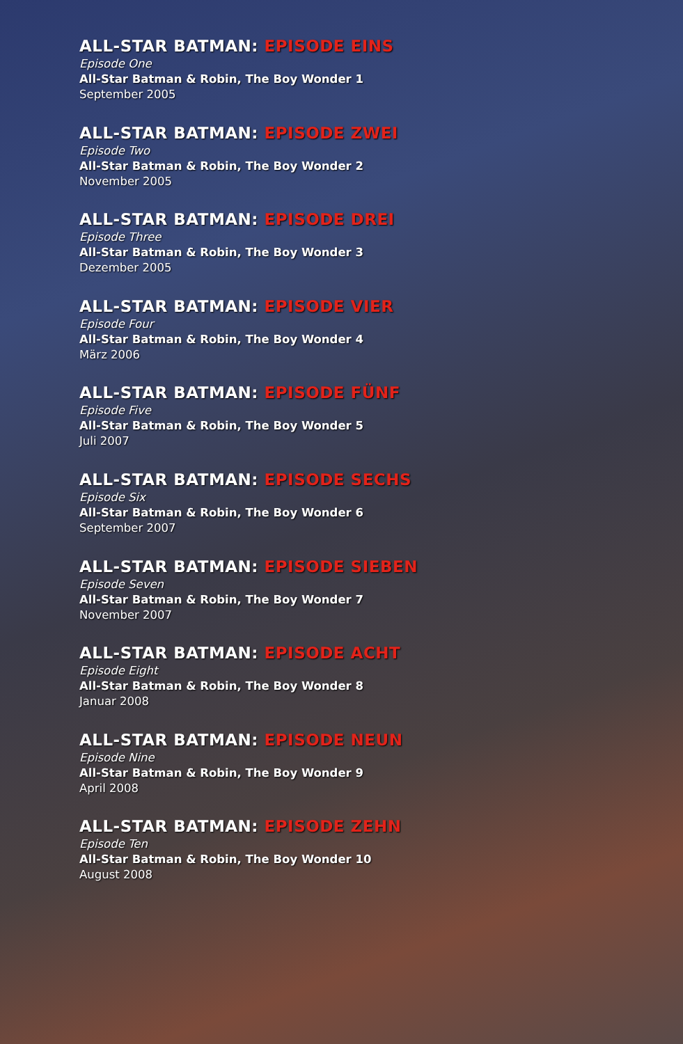ALL-STAR BATMAN: EPISODE EINS
Episode One
All-Star Batman & Robin, The Boy Wonder 1
September 2005
ALL-STAR BATMAN: EPISODE ZWEI
Episode Two
All-Star Batman & Robin, The Boy Wonder 2
November 2005
ALL-STAR BATMAN: EPISODE DREI
Episode Three
All-Star Batman & Robin, The Boy Wonder 3
Dezember 2005
ALL-STAR BATMAN: EPISODE VIER
Episode Four
All-Star Batman & Robin, The Boy Wonder 4
März 2006
ALL-STAR BATMAN: EPISODE FÜNF
Episode Five
All-Star Batman & Robin, The Boy Wonder 5
Juli 2007
ALL-STAR BATMAN: EPISODE SECHS
Episode Six
All-Star Batman & Robin, The Boy Wonder 6
September 2007
ALL-STAR BATMAN: EPISODE SIEBEN
Episode Seven
All-Star Batman & Robin, The Boy Wonder 7
November 2007
ALL-STAR BATMAN: EPISODE ACHT
Episode Eight
All-Star Batman & Robin, The Boy Wonder 8
Januar 2008
ALL-STAR BATMAN: EPISODE NEUN
Episode Nine
All-Star Batman & Robin, The Boy Wonder 9
April 2008
ALL-STAR BATMAN: EPISODE ZEHN
Episode Ten
All-Star Batman & Robin, The Boy Wonder 10
August 2008